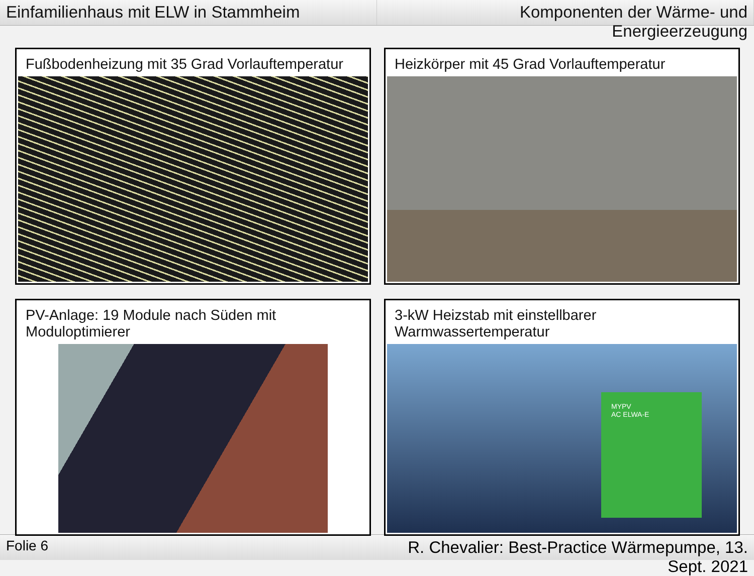Einfamilienhaus mit ELW in Stammheim
Komponenten der Wärme- und Energieerzeugung
Fußbodenheizung mit 35 Grad Vorlauftemperatur
Heizkörper mit 45 Grad Vorlauftemperatur
PV-Anlage: 19 Module nach Süden mit Moduloptimierer
3-kW Heizstab mit einstellbarer Warmwassertemperatur
MYPV
AC ELWA-E
Folie 6
R. Chevalier: Best-Practice Wärmepumpe, 13. Sept. 2021